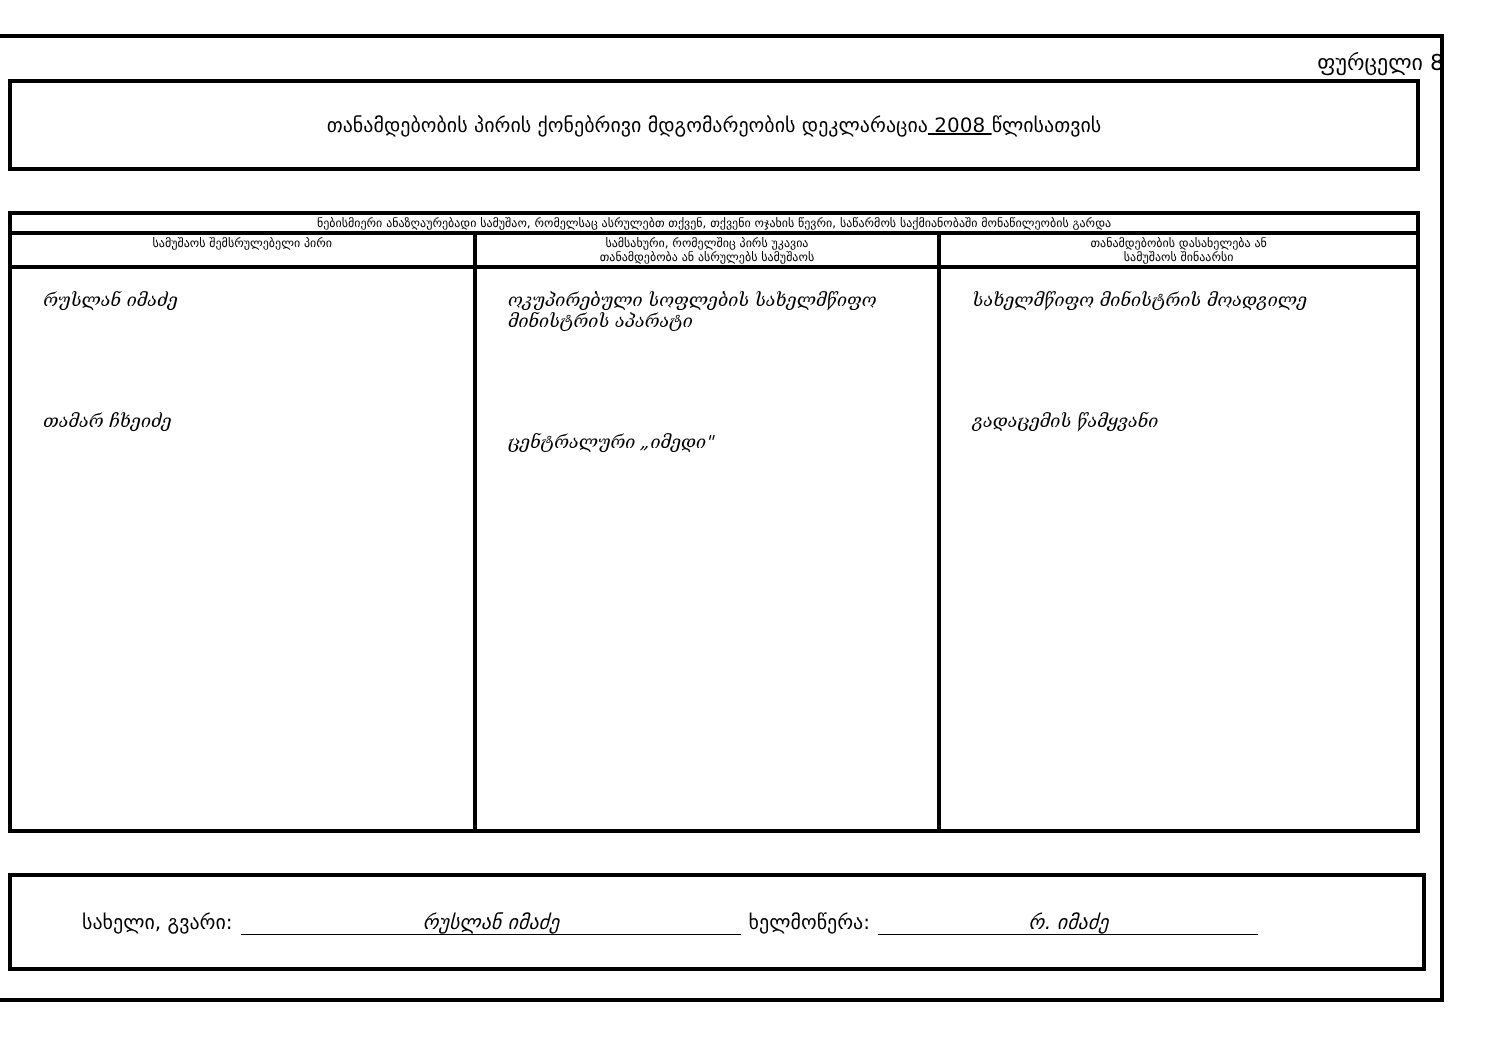ფურცელი 8
თანამდებობის პირის ქონებრივი მდგომარეობის დეკლარაცია 2008 წლისათვის
| ნებისმიერი ანაზღაურებადი სამუშაო, რომელსაც ასრულებთ თქვენ, თქვენი ოჯახის წევრი, საწარმოს საქმიანობაში მონაწილეობის გარდა | | |
| --- | --- | --- |
| სამუშაოს შემსრულებელი პირი | სამსახური, რომელშიც პირს უკავია თანამდებობა ან ასრულებს სამუშაოს | თანამდებობის დასახელება ან სამუშაოს შინაარსი |
| რუსლან იმაძე თამარ ჩხეიძე | ოკუპირებული სოფლების სახელმწიფო მინისტრის აპარატი ცენტრალური „იმედი" | სახელმწიფო მინისტრის მოადგილე გადაცემის წამყვანი |
სახელი, გვარი: რუსლან იმაძე ხელმოწერა: რ. იმაძე